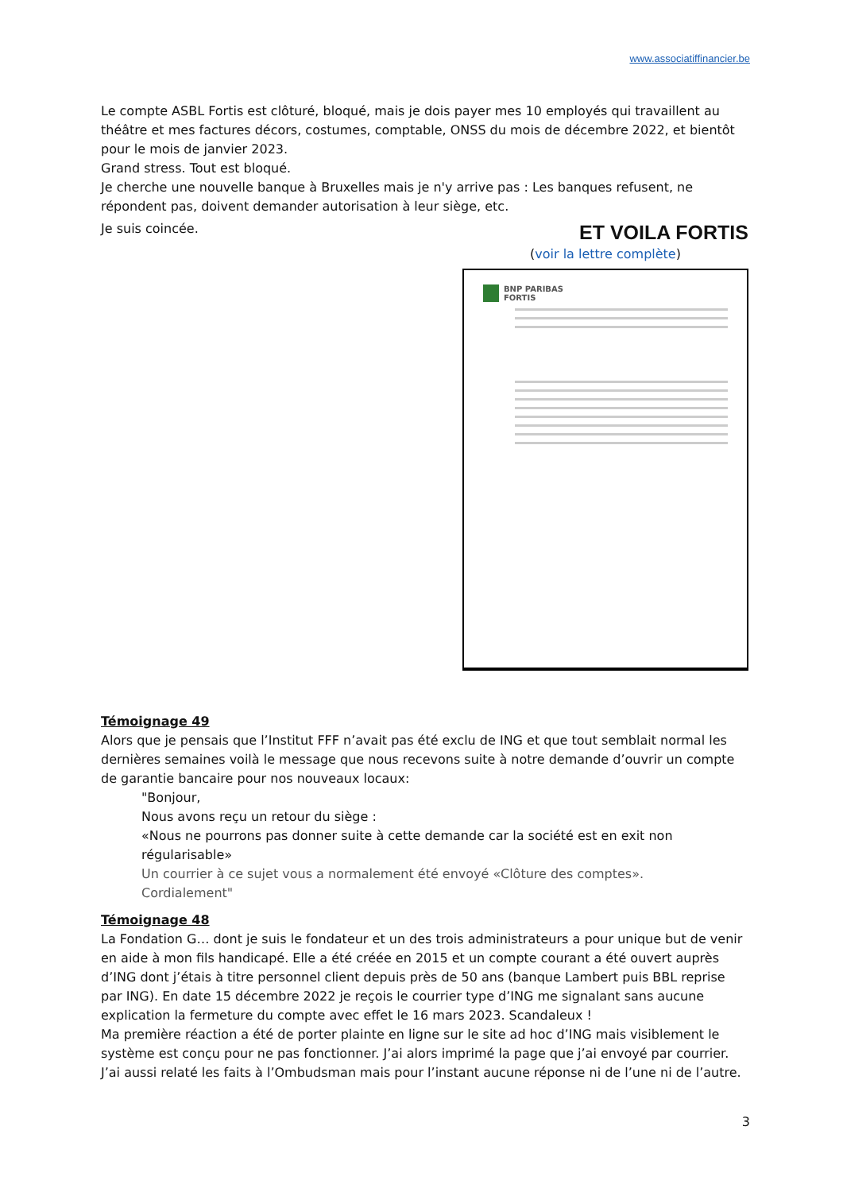www.associatiffinancier.be
Le compte ASBL Fortis est clôturé, bloqué, mais je dois payer mes 10 employés qui travaillent au théâtre et mes factures décors, costumes, comptable, ONSS du mois de décembre 2022, et bientôt pour le mois de janvier 2023.
Grand stress. Tout est bloqué.
Je cherche une nouvelle banque à Bruxelles mais je n'y arrive pas : Les banques refusent, ne répondent pas, doivent demander autorisation à leur siège, etc.
Je suis coincée.
ET VOILA FORTIS
(voir la lettre complète)
BNP PARIBAS
FORTIS
Témoignage 49
Alors que je pensais que l’Institut FFF n’avait pas été exclu de ING et que tout semblait normal les dernières semaines voilà le message que nous recevons suite à notre demande d’ouvrir un compte de garantie bancaire pour nos nouveaux locaux:
"Bonjour,
Nous avons reçu un retour du siège :
«Nous ne pourrons pas donner suite à cette demande car la société est en exit non régularisable»
Un courrier à ce sujet vous a normalement été envoyé «Clôture des comptes».
Cordialement"
Témoignage 48
La Fondation G… dont je suis le fondateur et un des trois administrateurs a pour unique but de venir en aide à mon fils handicapé. Elle a été créée en 2015 et un compte courant a été ouvert auprès d’ING dont j’étais à titre personnel client depuis près de 50 ans (banque Lambert puis BBL reprise par ING). En date 15 décembre 2022 je reçois le courrier type d’ING me signalant sans aucune explication la fermeture du compte avec effet le 16 mars 2023. Scandaleux !
Ma première réaction a été de porter plainte en ligne sur le site ad hoc d’ING mais visiblement le système est conçu pour ne pas fonctionner. J’ai alors imprimé la page que j’ai envoyé par courrier. J’ai aussi relaté les faits à l’Ombudsman mais pour l’instant aucune réponse ni de l’une ni de l’autre.
3